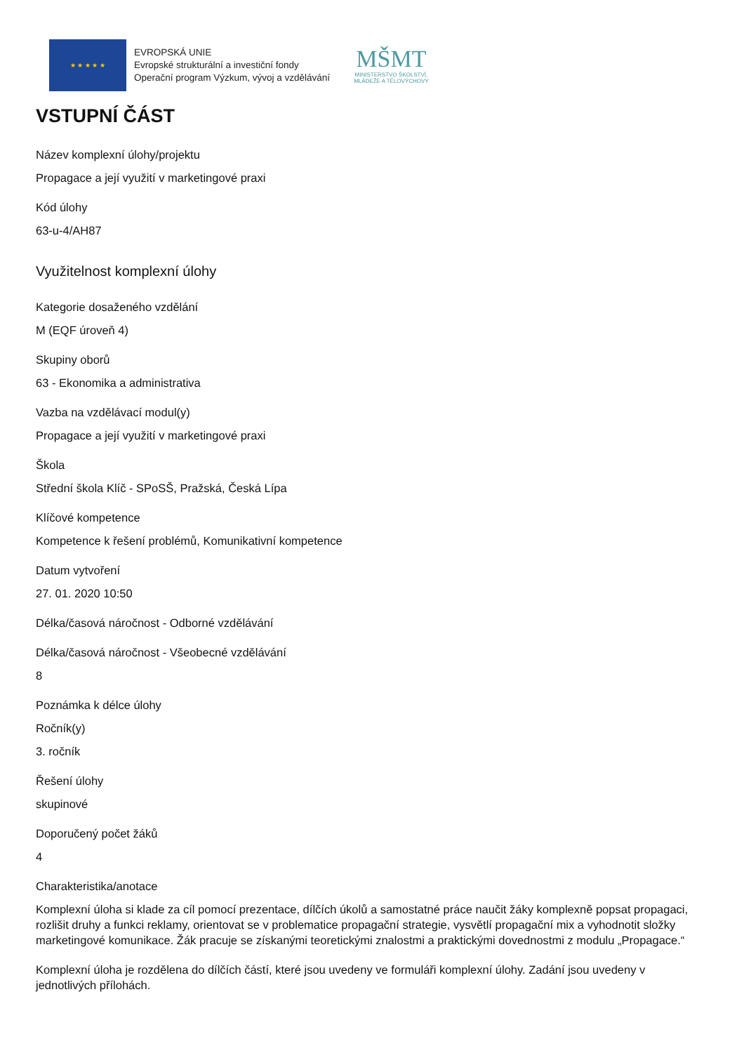★ ★ ★ ★ ★
EVROPSKÁ UNIE
Evropské strukturální a investiční fondy
Operační program Výzkum, vývoj a vzdělávání
MŠMT
MINISTERSTVO ŠKOLSTVÍ,
MLÁDEŽE A TĚLOVÝCHOVY
VSTUPNÍ ČÁST
Název komplexní úlohy/projektu
Propagace a její využití v marketingové praxi
Kód úlohy
63-u-4/AH87
Využitelnost komplexní úlohy
Kategorie dosaženého vzdělání
M (EQF úroveň 4)
Skupiny oborů
63 - Ekonomika a administrativa
Vazba na vzdělávací modul(y)
Propagace a její využití v marketingové praxi
Škola
Střední škola Klíč - SPoSŠ, Pražská, Česká Lípa
Klíčové kompetence
Kompetence k řešení problémů, Komunikativní kompetence
Datum vytvoření
27. 01. 2020 10:50
Délka/časová náročnost - Odborné vzdělávání
Délka/časová náročnost - Všeobecné vzdělávání
8
Poznámka k délce úlohy
Ročník(y)
3. ročník
Řešení úlohy
skupinové
Doporučený počet žáků
4
Charakteristika/anotace
Komplexní úloha si klade za cíl pomocí prezentace, dílčích úkolů a samostatné práce naučit žáky komplexně popsat propagaci, rozlišit druhy a funkci reklamy, orientovat se v problematice propagační strategie, vysvětlí propagační mix a vyhodnotit složky marketingové komunikace. Žák pracuje se získanými teoretickými znalostmi a praktickými dovednostmi z modulu „Propagace.“
Komplexní úloha je rozdělena do dílčích částí, které jsou uvedeny ve formuláři komplexní úlohy. Zadání jsou uvedeny v jednotlivých přílohách.